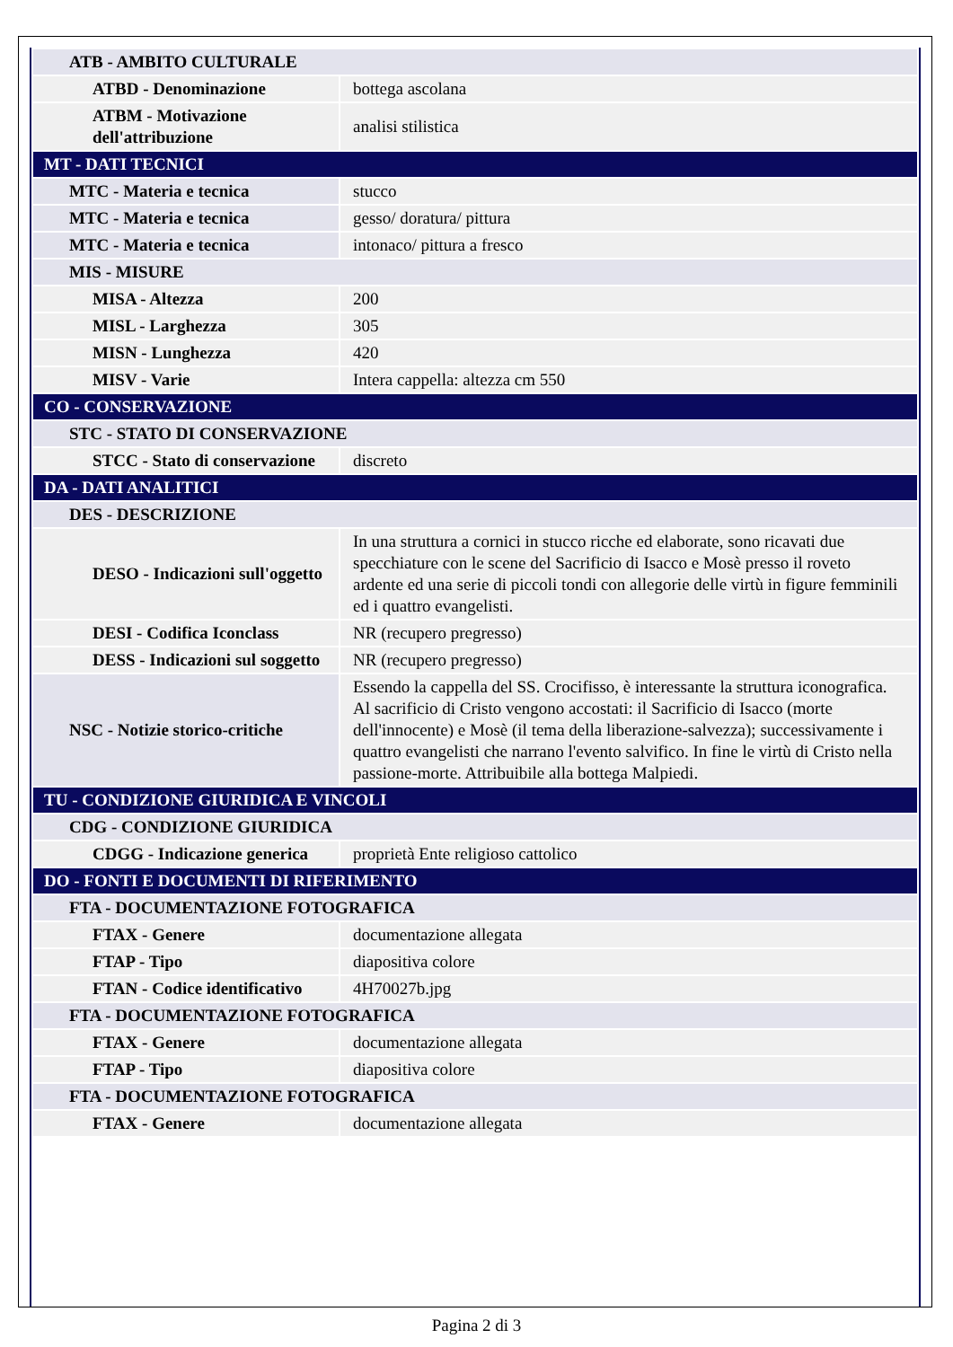| ATB - AMBITO CULTURALE | |
| ATBD - Denominazione | bottega ascolana |
| ATBM - Motivazione dell'attribuzione | analisi stilistica |
| MT - DATI TECNICI | |
| MTC - Materia e tecnica | stucco |
| MTC - Materia e tecnica | gesso/ doratura/ pittura |
| MTC - Materia e tecnica | intonaco/ pittura a fresco |
| MIS - MISURE | |
| MISA - Altezza | 200 |
| MISL - Larghezza | 305 |
| MISN - Lunghezza | 420 |
| MISV - Varie | Intera cappella: altezza cm 550 |
| CO - CONSERVAZIONE | |
| STC - STATO DI CONSERVAZIONE | |
| STCC - Stato di conservazione | discreto |
| DA - DATI ANALITICI | |
| DES - DESCRIZIONE | |
| DESO - Indicazioni sull'oggetto | In una struttura a cornici in stucco ricche ed elaborate, sono ricavati due specchiature con le scene del Sacrificio di Isacco e Mosè presso il roveto ardente ed una serie di piccoli tondi con allegorie delle virtù in figure femminili ed i quattro evangelisti. |
| DESI - Codifica Iconclass | NR (recupero pregresso) |
| DESS - Indicazioni sul soggetto | NR (recupero pregresso) |
| NSC - Notizie storico-critiche | Essendo la cappella del SS. Crocifisso, è interessante la struttura iconografica. Al sacrificio di Cristo vengono accostati: il Sacrificio di Isacco (morte dell'innocente) e Mosè (il tema della liberazione-salvezza); successivamente i quattro evangelisti che narrano l'evento salvifico. In fine le virtù di Cristo nella passione-morte. Attribuibile alla bottega Malpiedi. |
| TU - CONDIZIONE GIURIDICA E VINCOLI | |
| CDG - CONDIZIONE GIURIDICA | |
| CDGG - Indicazione generica | proprietà Ente religioso cattolico |
| DO - FONTI E DOCUMENTI DI RIFERIMENTO | |
| FTA - DOCUMENTAZIONE FOTOGRAFICA | |
| FTAX - Genere | documentazione allegata |
| FTAP - Tipo | diapositiva colore |
| FTAN - Codice identificativo | 4H70027b.jpg |
| FTA - DOCUMENTAZIONE FOTOGRAFICA | |
| FTAX - Genere | documentazione allegata |
| FTAP - Tipo | diapositiva colore |
| FTA - DOCUMENTAZIONE FOTOGRAFICA | |
| FTAX - Genere | documentazione allegata |
Pagina 2 di 3